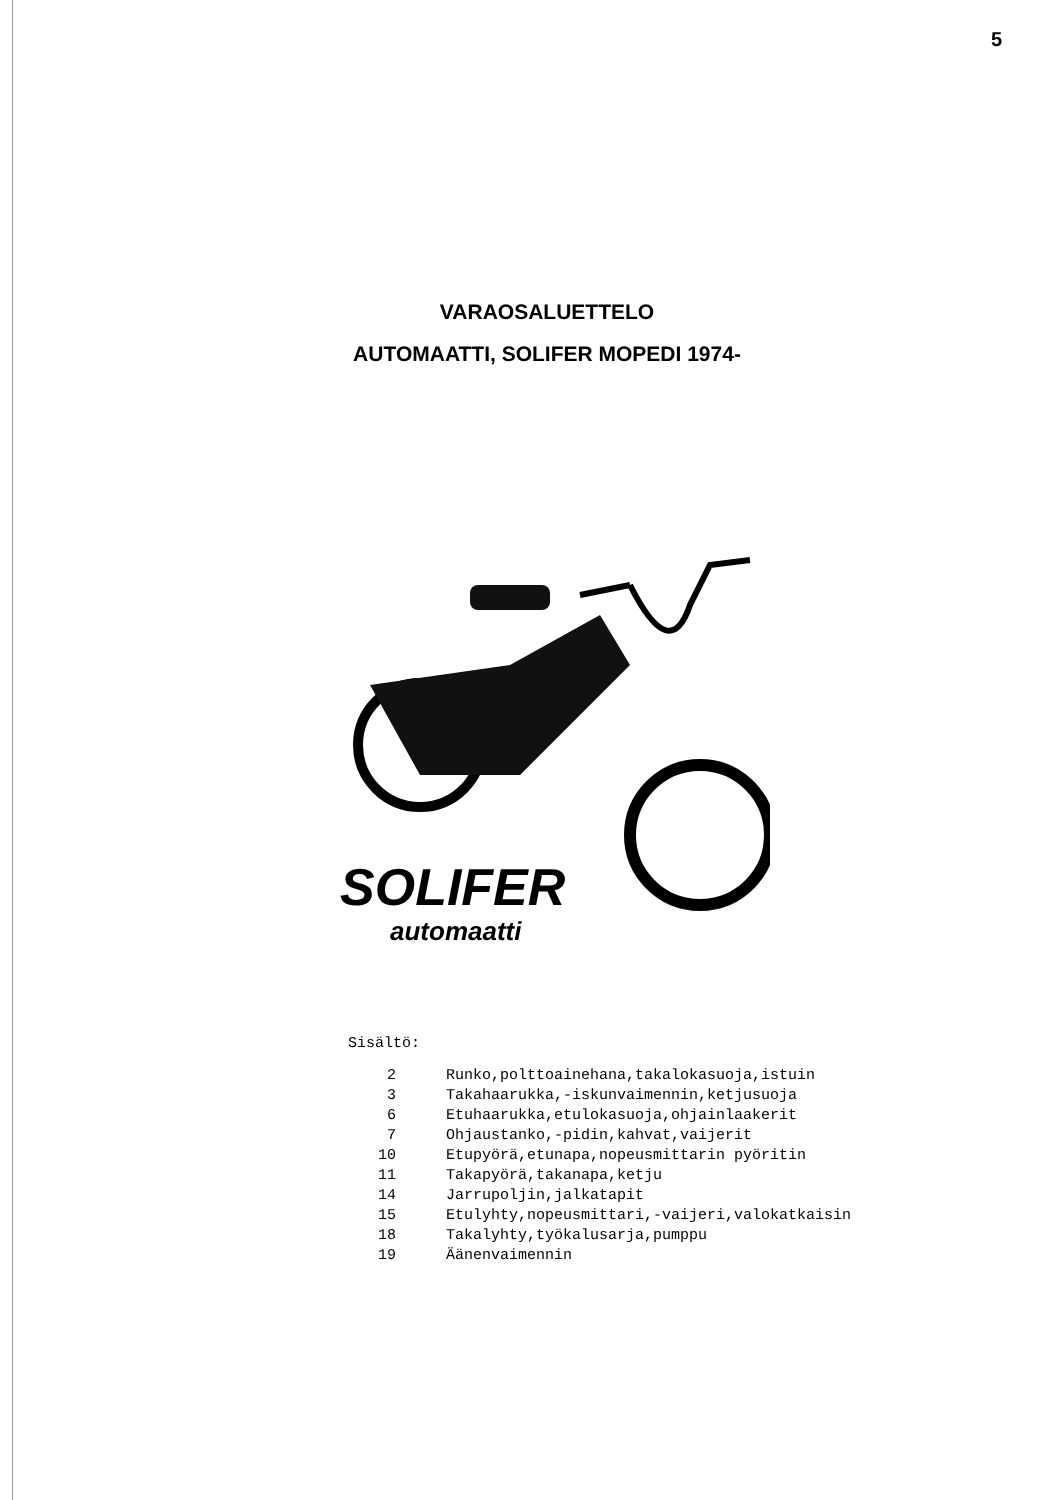5
VARAOSALUETTELO
AUTOMAATTI, SOLIFER MOPEDI 1974-
SOLIFER
automaatti
Sisältö:
| 2 | Runko,polttoainehana,takalokasuoja,istuin |
| 3 | Takahaarukka,-iskunvaimennin,ketjusuoja |
| 6 | Etuhaarukka,etulokasuoja,ohjainlaakerit |
| 7 | Ohjaustanko,-pidin,kahvat,vaijerit |
| 10 | Etupyörä,etunapa,nopeusmittarin pyöritin |
| 11 | Takapyörä,takanapa,ketju |
| 14 | Jarrupoljin,jalkatapit |
| 15 | Etulyhty,nopeusmittari,-vaijeri,valokatkaisin |
| 18 | Takalyhty,työkalusarja,pumppu |
| 19 | Äänenvaimennin |